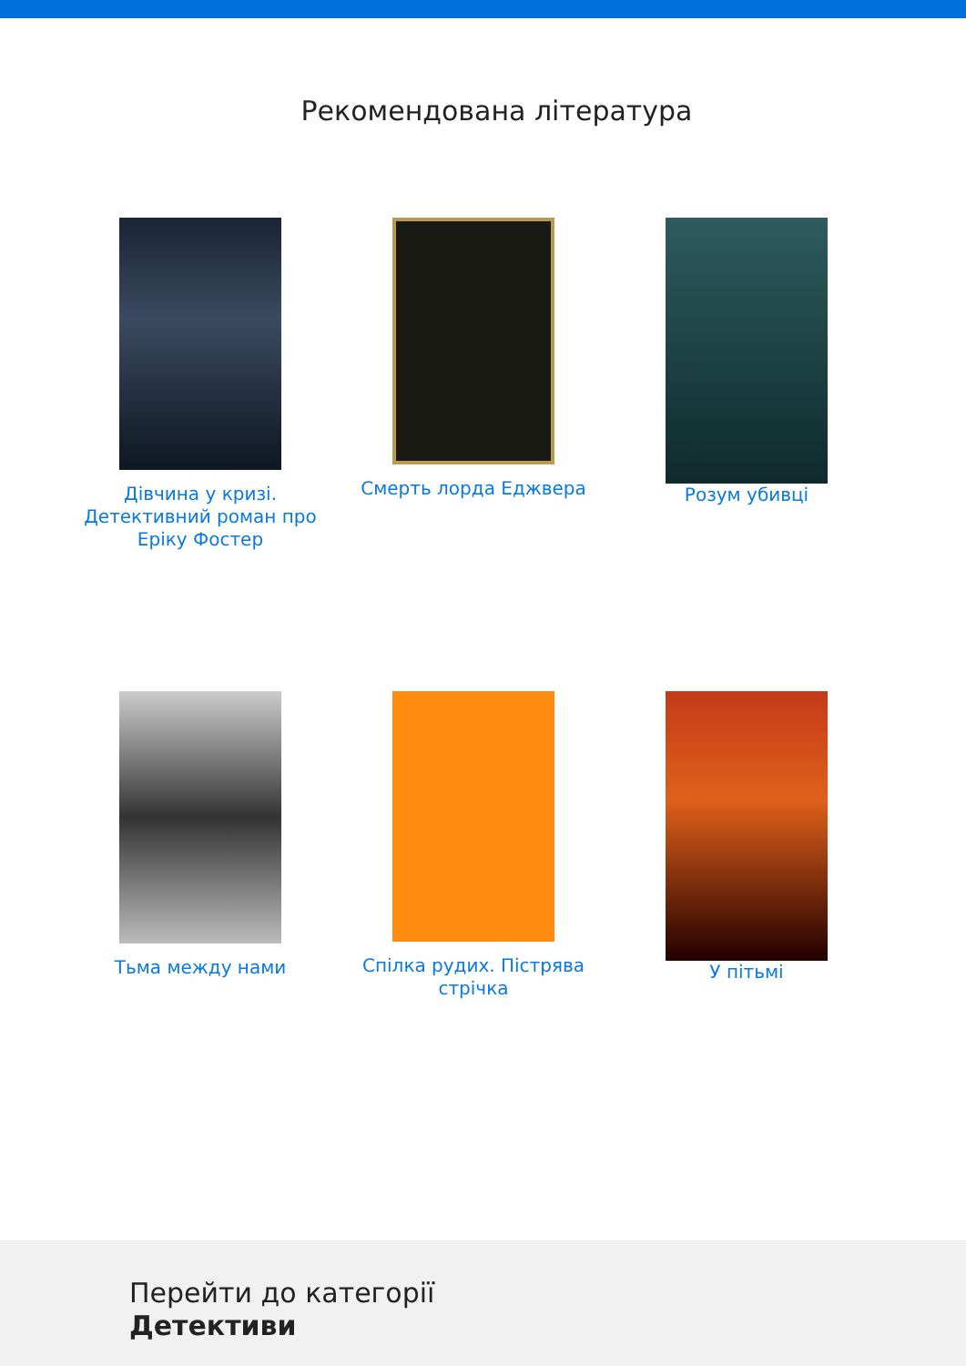Рекомендована література
Дівчина у кризі. Детективний роман про Еріку Фостер
Смерть лорда Еджвера
Розум убивці
Тьма между нами
Спілка рудих. Пістрява стрічка
У пітьмі
Перейти до категорії
Детективи